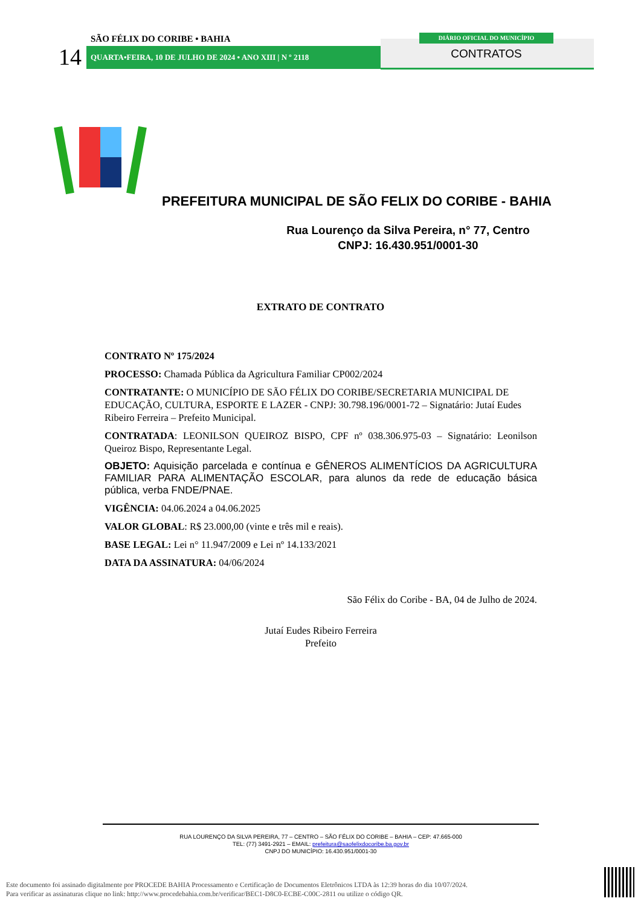SÃO FÉLIX DO CORIBE • BAHIA
14 QUARTA•FEIRA, 10 DE JULHO DE 2024 • ANO XIII | N º 2118
DIÁRIO OFICIAL DO MUNICÍPIO
CONTRATOS
PREFEITURA MUNICIPAL DE SÃO FELIX DO CORIBE - BAHIA
Rua Lourenço da Silva Pereira, n° 77, Centro
CNPJ: 16.430.951/0001-30
EXTRATO DE CONTRATO
CONTRATO Nº 175/2024
PROCESSO: Chamada Pública da Agricultura Familiar CP002/2024
CONTRATANTE: O MUNICÍPIO DE SÃO FÉLIX DO CORIBE/SECRETARIA MUNICIPAL DE EDUCAÇÃO, CULTURA, ESPORTE E LAZER - CNPJ: 30.798.196/0001-72 – Signatário: Jutaí Eudes Ribeiro Ferreira – Prefeito Municipal.
CONTRATADA: LEONILSON QUEIROZ BISPO, CPF nº 038.306.975-03 – Signatário: Leonilson Queiroz Bispo, Representante Legal.
OBJETO: Aquisição parcelada e contínua e GÊNEROS ALIMENTÍCIOS DA AGRICULTURA FAMILIAR PARA ALIMENTAÇÃO ESCOLAR, para alunos da rede de educação básica pública, verba FNDE/PNAE.
VIGÊNCIA: 04.06.2024 a 04.06.2025
VALOR GLOBAL: R$ 23.000,00 (vinte e três mil e reais).
BASE LEGAL: Lei n° 11.947/2009 e Lei nº 14.133/2021
DATA DA ASSINATURA: 04/06/2024
São Félix do Coribe - BA, 04 de Julho de 2024.
Jutaí Eudes Ribeiro Ferreira
Prefeito
RUA LOURENÇO DA SILVA PEREIRA, 77 – CENTRO – SÃO FÉLIX DO CORIBE – BAHIA – CEP: 47.665-000
TEL: (77) 3491-2921 – EMAIL: prefeitura@saofelixdocoribe.ba.gov.br
CNPJ DO MUNICÍPIO: 16.430.951/0001-30
Este documento foi assinado digitalmente por PROCEDE BAHIA Processamento e Certificação de Documentos Eletrônicos LTDA às 12:39 horas do dia 10/07/2024.
Para verificar as assinaturas clique no link: http://www.procedebahia.com.br/verificar/BEC1-D8C0-ECBE-C00C-2811 ou utilize o código QR.